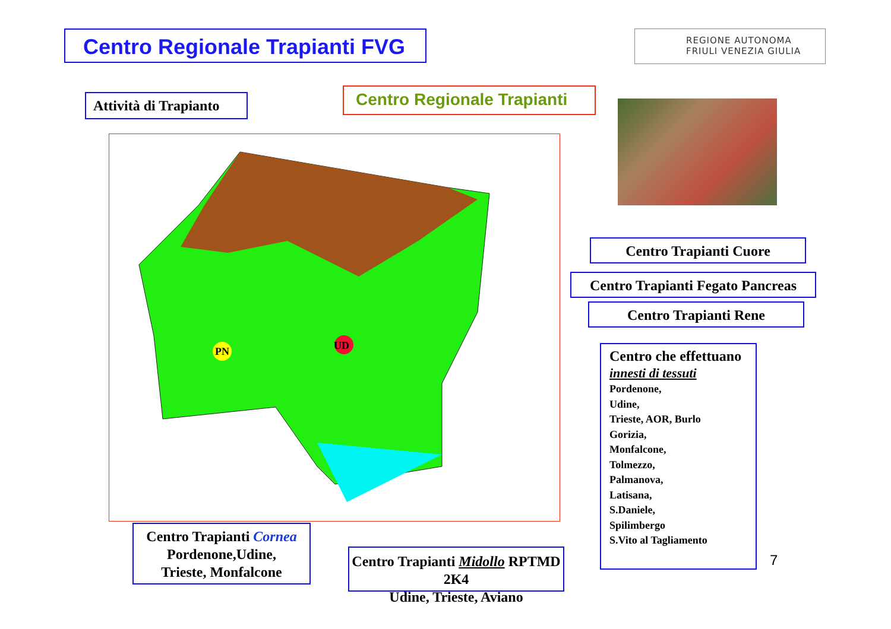Centro Regionale Trapianti FVG
REGIONE AUTONOMA
FRIULI VENEZIA GIULIA
Attività di Trapianto
Centro Regionale Trapianti
UD
PN
Centro Trapianti Cuore
Centro Trapianti Fegato Pancreas
Centro Trapianti Rene
Centro che effettuano
innesti di tessuti
Pordenone,
Udine,
Trieste, AOR, Burlo
Gorizia,
Monfalcone,
Tolmezzo,
Palmanova,
Latisana,
S.Daniele,
Spilimbergo
S.Vito al Tagliamento
Centro Trapianti Cornea
Pordenone,Udine,
Trieste, Monfalcone
Centro Trapianti Midollo RPTMD 2K4
Udine, Trieste, Aviano
7